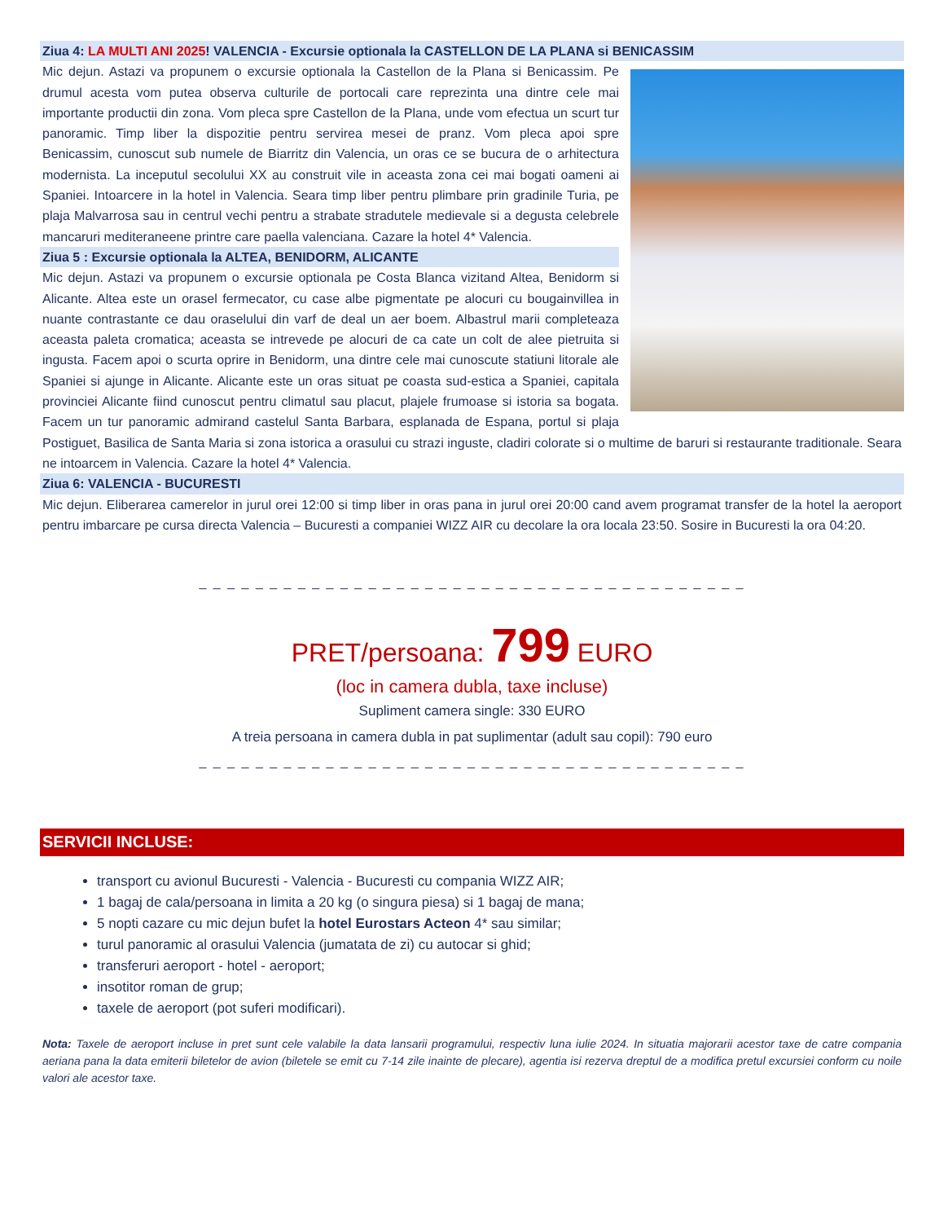Ziua 4: LA MULTI ANI 2025! VALENCIA - Excursie optionala la CASTELLON DE LA PLANA si BENICASSIM
Mic dejun. Astazi va propunem o excursie optionala la Castellon de la Plana si Benicassim. Pe drumul acesta vom putea observa culturile de portocali care reprezinta una dintre cele mai importante productii din zona. Vom pleca spre Castellon de la Plana, unde vom efectua un scurt tur panoramic. Timp liber la dispozitie pentru servirea mesei de pranz. Vom pleca apoi spre Benicassim, cunoscut sub numele de Biarritz din Valencia, un oras ce se bucura de o arhitectura modernista. La inceputul secolului XX au construit vile in aceasta zona cei mai bogati oameni ai Spaniei. Intoarcere in la hotel in Valencia. Seara timp liber pentru plimbare prin gradinile Turia, pe plaja Malvarrosa sau in centrul vechi pentru a strabate stradutele medievale si a degusta celebrele mancaruri mediteraneene printre care paella valenciana. Cazare la hotel 4* Valencia.
Ziua 5 : Excursie optionala la ALTEA, BENIDORM, ALICANTE
Mic dejun. Astazi va propunem o excursie optionala pe Costa Blanca vizitand Altea, Benidorm si Alicante. Altea este un orasel fermecator, cu case albe pigmentate pe alocuri cu bougainvillea in nuante contrastante ce dau oraselului din varf de deal un aer boem. Albastrul marii completeaza aceasta paleta cromatica; aceasta se intrevede pe alocuri de ca cate un colt de alee pietruita si ingusta. Facem apoi o scurta oprire in Benidorm, una dintre cele mai cunoscute statiuni litorale ale Spaniei si ajunge in Alicante. Alicante este un oras situat pe coasta sud-estica a Spaniei, capitala provinciei Alicante fiind cunoscut pentru climatul sau placut, plajele frumoase si istoria sa bogata. Facem un tur panoramic admirand castelul Santa Barbara, esplanada de Espana, portul si plaja Postiguet, Basilica de Santa Maria si zona istorica a orasului cu strazi inguste, cladiri colorate si o multime de baruri si restaurante traditionale. Seara ne intoarcem in Valencia. Cazare la hotel 4* Valencia.
Ziua 6: VALENCIA - BUCURESTI
Mic dejun. Eliberarea camerelor in jurul orei 12:00 si timp liber in oras pana in jurul orei 20:00 cand avem programat transfer de la hotel la aeroport pentru imbarcare pe cursa directa Valencia – Bucuresti a companiei WIZZ AIR cu decolare la ora locala 23:50. Sosire in Bucuresti la ora 04:20.
_ _ _ _ _ _ _ _ _ _ _ _ _ _ _ _ _ _ _ _ _ _ _ _ _ _ _ _ _ _ _ _ _ _ _ _ _ _ _
PRET/persoana: 799 EURO
(loc in camera dubla, taxe incluse)
Supliment camera single: 330 EURO
A treia persoana in camera dubla in pat suplimentar (adult sau copil): 790 euro
_ _ _ _ _ _ _ _ _ _ _ _ _ _ _ _ _ _ _ _ _ _ _ _ _ _ _ _ _ _ _ _ _ _ _ _ _ _ _
SERVICII INCLUSE:
transport cu avionul Bucuresti - Valencia - Bucuresti cu compania WIZZ AIR;
1 bagaj de cala/persoana in limita a 20 kg (o singura piesa) si 1 bagaj de mana;
5 nopti cazare cu mic dejun bufet la hotel Eurostars Acteon 4* sau similar;
turul panoramic al orasului Valencia (jumatata de zi) cu autocar si ghid;
transferuri aeroport - hotel - aeroport;
insotitor roman de grup;
taxele de aeroport (pot suferi modificari).
Nota: Taxele de aeroport incluse in pret sunt cele valabile la data lansarii programului, respectiv luna iulie 2024. In situatia majorarii acestor taxe de catre compania aeriana pana la data emiterii biletelor de avion (biletele se emit cu 7-14 zile inainte de plecare), agentia isi rezerva dreptul de a modifica pretul excursiei conform cu noile valori ale acestor taxe.